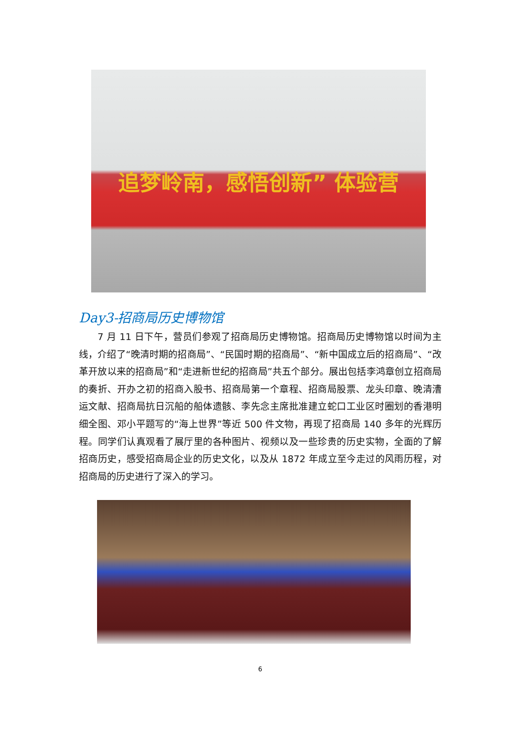追梦岭南，感悟创新” 体验营
Day3-招商局历史博物馆
7 月 11 日下午，营员们参观了招商局历史博物馆。招商局历史博物馆以时间为主线，介绍了“晚清时期的招商局”、“民国时期的招商局”、“新中国成立后的招商局”、“改革开放以来的招商局”和“走进新世纪的招商局”共五个部分。展出包括李鸿章创立招商局的奏折、开办之初的招商入股书、招商局第一个章程、招商局股票、龙头印章、晚清漕运文献、招商局抗日沉船的船体遗骸、李先念主席批准建立蛇口工业区时圈划的香港明细全图、邓小平题写的“海上世界”等近 500 件文物，再现了招商局 140 多年的光辉历程。同学们认真观看了展厅里的各种图片、视频以及一些珍贵的历史实物，全面的了解招商历史，感受招商局企业的历史文化，以及从 1872 年成立至今走过的风雨历程，对招商局的历史进行了深入的学习。
6